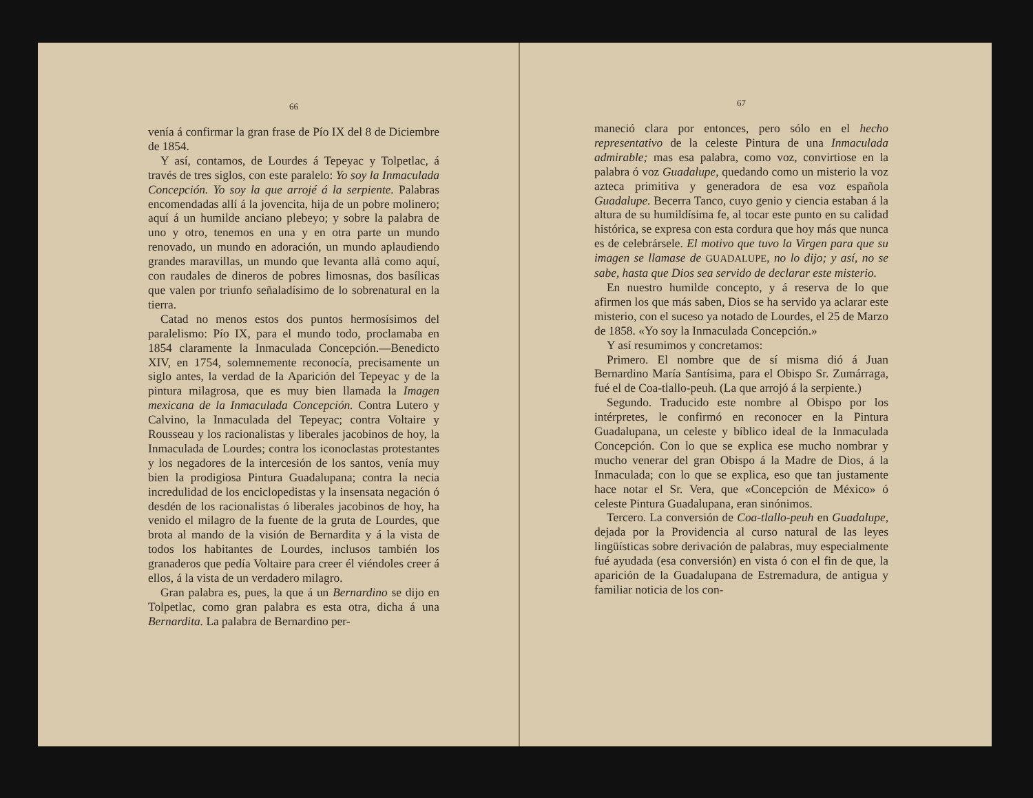66
venía á confirmar la gran frase de Pío IX del 8 de Diciembre de 1854.
Y así, contamos, de Lourdes á Tepeyac y Tolpetlac, á través de tres siglos, con este paralelo: Yo soy la Inmaculada Concepción. Yo soy la que arrojé á la serpiente. Palabras encomendadas allí á la jovencita, hija de un pobre molinero; aquí á un humilde anciano plebeyo; y sobre la palabra de uno y otro, tenemos en una y en otra parte un mundo renovado, un mundo en adoración, un mundo aplaudiendo grandes maravillas, un mundo que levanta allá como aquí, con raudales de dineros de pobres limosnas, dos basílicas que valen por triunfo señaladísimo de lo sobrenatural en la tierra.
Catad no menos estos dos puntos hermosísimos del paralelismo: Pío IX, para el mundo todo, proclamaba en 1854 claramente la Inmaculada Concepción.—Benedicto XIV, en 1754, solemnemente reconocía, precisamente un siglo antes, la verdad de la Aparición del Tepeyac y de la pintura milagrosa, que es muy bien llamada la Imagen mexicana de la Inmaculada Concepción. Contra Lutero y Calvino, la Inmaculada del Tepeyac; contra Voltaire y Rousseau y los racionalistas y liberales jacobinos de hoy, la Inmaculada de Lourdes; contra los iconoclastas protestantes y los negadores de la intercesión de los santos, venía muy bien la prodigiosa Pintura Guadalupana; contra la necia incredulidad de los enciclopedistas y la insensata negación ó desdén de los racionalistas ó liberales jacobinos de hoy, ha venido el milagro de la fuente de la gruta de Lourdes, que brota al mando de la visión de Bernardita y á la vista de todos los habitantes de Lourdes, inclusos también los granaderos que pedía Voltaire para creer él viéndoles creer á ellos, á la vista de un verdadero milagro.
Gran palabra es, pues, la que á un Bernardino se dijo en Tolpetlac, como gran palabra es esta otra, dicha á una Bernardita. La palabra de Bernardino per-
67
maneció clara por entonces, pero sólo en el hecho representativo de la celeste Pintura de una Inmaculada admirable; mas esa palabra, como voz, convirtiose en la palabra ó voz Guadalupe, quedando como un misterio la voz azteca primitiva y generadora de esa voz española Guadalupe. Becerra Tanco, cuyo genio y ciencia estaban á la altura de su humildísima fe, al tocar este punto en su calidad histórica, se expresa con esta cordura que hoy más que nunca es de celebrársele. El motivo que tuvo la Virgen para que su imagen se llamase de GUADALUPE, no lo dijo; y así, no se sabe, hasta que Dios sea servido de declarar este misterio.
En nuestro humilde concepto, y á reserva de lo que afirmen los que más saben, Dios se ha servido ya aclarar este misterio, con el suceso ya notado de Lourdes, el 25 de Marzo de 1858. «Yo soy la Inmaculada Concepción.»
Y así resumimos y concretamos:
Primero. El nombre que de sí misma dió á Juan Bernardino María Santísima, para el Obispo Sr. Zumárraga, fué el de Coa-tlallo-peuh. (La que arrojó á la serpiente.)
Segundo. Traducido este nombre al Obispo por los intérpretes, le confirmó en reconocer en la Pintura Guadalupana, un celeste y bíblico ideal de la Inmaculada Concepción. Con lo que se explica ese mucho nombrar y mucho venerar del gran Obispo á la Madre de Dios, á la Inmaculada; con lo que se explica, eso que tan justamente hace notar el Sr. Vera, que «Concepción de México» ó celeste Pintura Guadalupana, eran sinónimos.
Tercero. La conversión de Coa-tlallo-peuh en Guadalupe, dejada por la Providencia al curso natural de las leyes lingüísticas sobre derivación de palabras, muy especialmente fué ayudada (esa conversión) en vista ó con el fin de que, la aparición de la Guadalupana de Estremadura, de antigua y familiar noticia de los con-